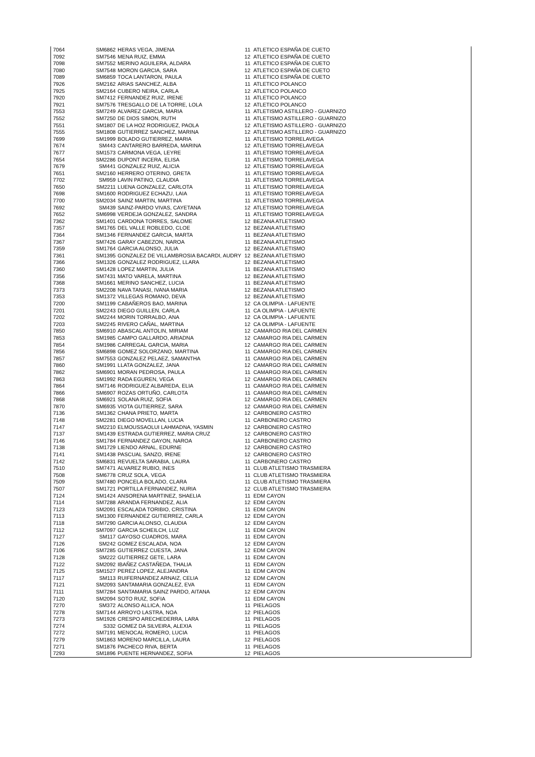| 7064 | SM6862 | HERAS VEGA, JIMENA | 11 | ATLETICO ESPAÑA DE CUETO |
| 7092 | SM7546 | MENA RUIZ, EMMA | 12 | ATLETICO ESPAÑA DE CUETO |
| 7098 | SM7552 | MERINO AGUILERA, ALDARA | 11 | ATLETICO ESPAÑA DE CUETO |
| 7080 | SM7548 | MORON GARCIA, SARA | 12 | ATLETICO ESPAÑA DE CUETO |
| 7089 | SM6859 | TOCA LANTARON, PAULA | 11 | ATLETICO ESPAÑA DE CUETO |
| 7926 | SM2162 | ARIAS SANCHEZ, ALBA | 11 | ATLETICO POLANCO |
| 7925 | SM2164 | CUBERO NEIRA, CARLA | 12 | ATLETICO POLANCO |
| 7920 | SM7412 | FERNANDEZ RUIZ, IRENE | 11 | ATLETICO POLANCO |
| 7921 | SM7576 | TRESGALLO DE LA TORRE, LOLA | 12 | ATLETICO POLANCO |
| 7553 | SM7249 | ALVAREZ GARCIA, MARIA | 11 | ATLETISMO ASTILLERO - GUARNIZO |
| 7552 | SM7250 | DE DIOS SIMON, RUTH | 11 | ATLETISMO ASTILLERO - GUARNIZO |
| 7551 | SM1807 | DE LA HOZ RODRIGUEZ, PAOLA | 12 | ATLETISMO ASTILLERO - GUARNIZO |
| 7555 | SM1808 | GUTIERREZ SANCHEZ, MARINA | 12 | ATLETISMO ASTILLERO - GUARNIZO |
| 7699 | SM1999 | BOLADO GUTIERREZ, MARIA | 11 | ATLETISMO TORRELAVEGA |
| 7674 | SM443 | CANTARERO BARREDA, MARINA | 12 | ATLETISMO TORRELAVEGA |
| 7677 | SM1573 | CARMONA VEGA, LEYRE | 11 | ATLETISMO TORRELAVEGA |
| 7654 | SM2286 | DUPONT INCERA, ELISA | 11 | ATLETISMO TORRELAVEGA |
| 7679 | SM441 | GONZALEZ RUIZ, ALICIA | 12 | ATLETISMO TORRELAVEGA |
| 7651 | SM2160 | HERRERO OTERINO, GRETA | 11 | ATLETISMO TORRELAVEGA |
| 7702 | SM959 | LAVIN PATINO, CLAUDIA | 11 | ATLETISMO TORRELAVEGA |
| 7650 | SM2211 | LUENA GONZALEZ, CARLOTA | 11 | ATLETISMO TORRELAVEGA |
| 7698 | SM1600 | RODRIGUEZ ECHAZU, LAIA | 11 | ATLETISMO TORRELAVEGA |
| 7700 | SM2034 | SAINZ MARTIN, MARTINA | 11 | ATLETISMO TORRELAVEGA |
| 7692 | SM439 | SAINZ-PARDO VIVAS, CAYETANA | 12 | ATLETISMO TORRELAVEGA |
| 7652 | SM6998 | VERDEJA GONZALEZ, SANDRA | 11 | ATLETISMO TORRELAVEGA |
| 7362 | SM1401 | CARDONA TORRES, SALOME | 12 | BEZANA ATLETISMO |
| 7357 | SM1765 | DEL VALLE ROBLEDO, CLOE | 12 | BEZANA ATLETISMO |
| 7364 | SM1346 | FERNANDEZ GARCIA, MARTA | 11 | BEZANA ATLETISMO |
| 7367 | SM7426 | GARAY CABEZON, NAROA | 11 | BEZANA ATLETISMO |
| 7359 | SM1764 | GARCIA ALONSO, JULIA | 12 | BEZANA ATLETISMO |
| 7361 | SM1395 | GONZALEZ DE VILLAMBROSIA BACARDI, AUDRY | 12 | BEZANA ATLETISMO |
| 7366 | SM1326 | GONZALEZ RODRIGUEZ, LLARA | 12 | BEZANA ATLETISMO |
| 7360 | SM1428 | LOPEZ MARTIN, JULIA | 11 | BEZANA ATLETISMO |
| 7356 | SM7431 | MATO VARELA, MARTINA | 12 | BEZANA ATLETISMO |
| 7368 | SM1661 | MERINO SANCHEZ, LUCIA | 11 | BEZANA ATLETISMO |
| 7373 | SM2208 | NAVA TANASI, IVANA MARIA | 12 | BEZANA ATLETISMO |
| 7353 | SM1372 | VILLEGAS ROMANO, DEVA | 12 | BEZANA ATLETISMO |
| 7200 | SM1199 | CABAÑEROS BAO, MARINA | 12 | CA OLIMPIA - LAFUENTE |
| 7201 | SM2243 | DIEGO GUILLEN, CARLA | 11 | CA OLIMPIA - LAFUENTE |
| 7202 | SM2244 | MORIN TORRALBO, ANA | 12 | CA OLIMPIA - LAFUENTE |
| 7203 | SM2245 | RIVERO CAÑAL, MARTINA | 12 | CA OLIMPIA - LAFUENTE |
| 7850 | SM6910 | ABASCAL ANTOLIN, MIRIAM | 12 | CAMARGO RIA DEL CARMEN |
| 7853 | SM1985 | CAMPO GALLARDO, ARIADNA | 12 | CAMARGO RIA DEL CARMEN |
| 7854 | SM1986 | CARREGAL GARCIA, MARIA | 12 | CAMARGO RIA DEL CARMEN |
| 7856 | SM6898 | GOMEZ SOLORZANO, MARTINA | 11 | CAMARGO RIA DEL CARMEN |
| 7857 | SM7553 | GONZALEZ PELAEZ, SAMANTHA | 11 | CAMARGO RIA DEL CARMEN |
| 7860 | SM1991 | LLATA GONZALEZ, JANA | 12 | CAMARGO RIA DEL CARMEN |
| 7862 | SM6901 | MORAN PEDROSA, PAULA | 11 | CAMARGO RIA DEL CARMEN |
| 7863 | SM1992 | RADA EGUREN, VEGA | 12 | CAMARGO RIA DEL CARMEN |
| 7864 | SM7146 | RODRIGUEZ ALBAREDA, ELIA | 11 | CAMARGO RIA DEL CARMEN |
| 7866 | SM6907 | ROZAS ORTUÑO, CARLOTA | 11 | CAMARGO RIA DEL CARMEN |
| 7868 | SM6921 | SOLANA RUIZ, SOFIA | 12 | CAMARGO RIA DEL CARMEN |
| 7870 | SM6935 | VIOTA GUTIERREZ, SARA | 12 | CAMARGO RIA DEL CARMEN |
| 7136 | SM1362 | CHANA PRIETO, MARTA | 12 | CARBONERO CASTRO |
| 7148 | SM2281 | DIEGO MOVELLAN, LUCIA | 11 | CARBONERO CASTRO |
| 7147 | SM2210 | ELMOUSSAOLUI LAHMADNA, YASMIN | 12 | CARBONERO CASTRO |
| 7137 | SM1439 | ESTRADA GUTIERREZ, MARIA CRUZ | 12 | CARBONERO CASTRO |
| 7146 | SM1784 | FERNANDEZ GAYON, NAROA | 11 | CARBONERO CASTRO |
| 7138 | SM1729 | LIENDO ARNAL, EDURNE | 12 | CARBONERO CASTRO |
| 7141 | SM1438 | PASCUAL SANZO, IRENE | 12 | CARBONERO CASTRO |
| 7142 | SM6831 | REVUELTA SARABIA, LAURA | 11 | CARBONERO CASTRO |
| 7510 | SM7471 | ALVAREZ RUBIO, INES | 11 | CLUB ATLETISMO TRASMIERA |
| 7508 | SM6778 | CRUZ SOLA, VEGA | 11 | CLUB ATLETISMO TRASMIERA |
| 7509 | SM7480 | PONCELA BOLADO, CLARA | 11 | CLUB ATLETISMO TRASMIERA |
| 7507 | SM1721 | PORTILLA FERNANDEZ, NURIA | 12 | CLUB ATLETISMO TRASMIERA |
| 7124 | SM1424 | ANSORENA MARTINEZ, SHAELIA | 11 | EDM CAYON |
| 7114 | SM7288 | ARANDA FERNANDEZ, ALIA | 12 | EDM CAYON |
| 7123 | SM2091 | ESCALADA TORIBIO, CRISTINA | 11 | EDM CAYON |
| 7113 | SM1300 | FERNANDEZ GUTIERREZ, CARLA | 12 | EDM CAYON |
| 7118 | SM7290 | GARCIA ALONSO, CLAUDIA | 12 | EDM CAYON |
| 7112 | SM7097 | GARCIA SCHEILCH, LUZ | 11 | EDM CAYON |
| 7127 | SM117 | GAYOSO CUADROS, MARA | 11 | EDM CAYON |
| 7126 | SM242 | GOMEZ ESCALADA, NOA | 12 | EDM CAYON |
| 7106 | SM7285 | GUTIERREZ CUESTA, JANA | 12 | EDM CAYON |
| 7128 | SM222 | GUTIERREZ GETE, LARA | 11 | EDM CAYON |
| 7122 | SM2092 | IBAÑEZ CASTAÑEDA, THALIA | 11 | EDM CAYON |
| 7125 | SM1527 | PEREZ LOPEZ, ALEJANDRA | 11 | EDM CAYON |
| 7117 | SM113 | RUIFERNANDEZ ARNAIZ, CELIA | 12 | EDM CAYON |
| 7121 | SM2093 | SANTAMARIA GONZALEZ, EVA | 11 | EDM CAYON |
| 7111 | SM7284 | SANTAMARIA SAINZ PARDO, AITANA | 12 | EDM CAYON |
| 7120 | SM2094 | SOTO RUIZ, SOFIA | 11 | EDM CAYON |
| 7270 | SM372 | ALONSO ALLICA, NOA | 11 | PIELAGOS |
| 7278 | SM7144 | ARROYO LASTRA, NOA | 12 | PIELAGOS |
| 7273 | SM1926 | CRESPO ARECHEDERRA, LARA | 11 | PIELAGOS |
| 7274 | S332 | GOMEZ DA SILVEIRA, ALEXIA | 11 | PIELAGOS |
| 7272 | SM7191 | MENOCAL ROMERO, LUCIA | 11 | PIELAGOS |
| 7279 | SM1863 | MORENO MARCILLA, LAURA | 12 | PIELAGOS |
| 7271 | SM1876 | PACHECO RIVA, BERTA | 11 | PIELAGOS |
| 7293 | SM1896 | PUENTE HERNANDEZ, SOFIA | 12 | PIELAGOS |